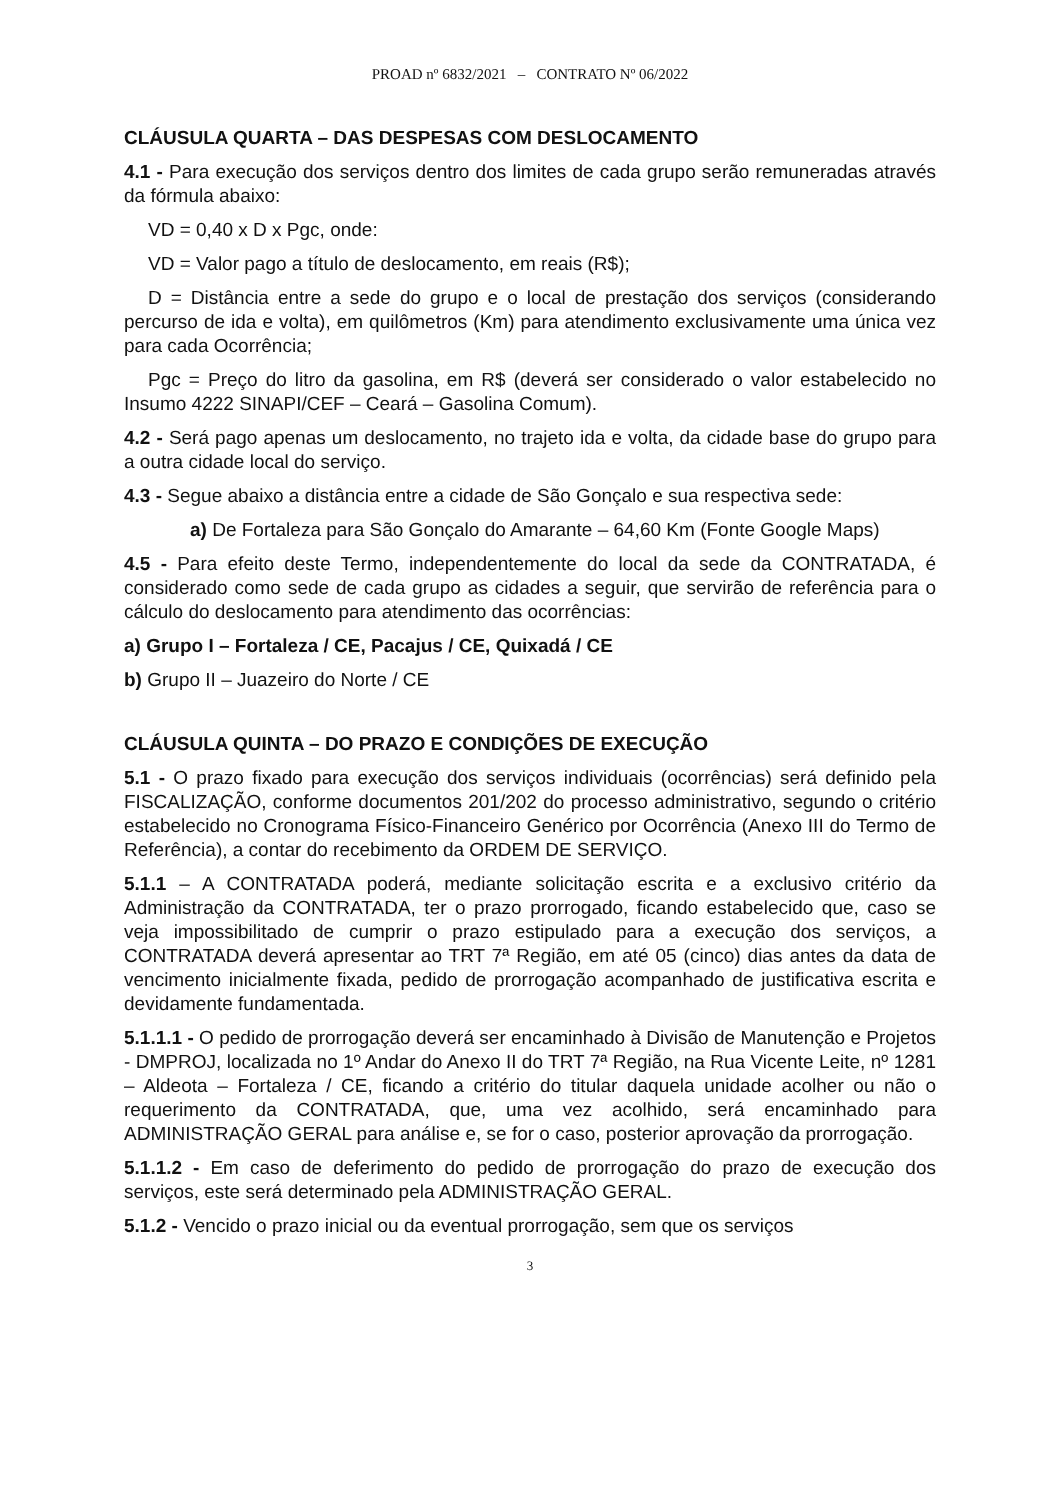PROAD nº 6832/2021 – CONTRATO Nº 06/2022
CLÁUSULA QUARTA – DAS DESPESAS COM DESLOCAMENTO
4.1 - Para execução dos serviços dentro dos limites de cada grupo serão remuneradas através da fórmula abaixo:
VD = 0,40 x D x Pgc, onde:
VD = Valor pago a título de deslocamento, em reais (R$);
D = Distância entre a sede do grupo e o local de prestação dos serviços (considerando percurso de ida e volta), em quilômetros (Km) para atendimento exclusivamente uma única vez para cada Ocorrência;
Pgc = Preço do litro da gasolina, em R$ (deverá ser considerado o valor estabelecido no Insumo 4222 SINAPI/CEF – Ceará – Gasolina Comum).
4.2 - Será pago apenas um deslocamento, no trajeto ida e volta, da cidade base do grupo para a outra cidade local do serviço.
4.3 - Segue abaixo a distância entre a cidade de São Gonçalo e sua respectiva sede:
a) De Fortaleza para São Gonçalo do Amarante – 64,60 Km (Fonte Google Maps)
4.5 - Para efeito deste Termo, independentemente do local da sede da CONTRATADA, é considerado como sede de cada grupo as cidades a seguir, que servirão de referência para o cálculo do deslocamento para atendimento das ocorrências:
a) Grupo I – Fortaleza / CE, Pacajus / CE, Quixadá / CE
b) Grupo II – Juazeiro do Norte / CE
CLÁUSULA QUINTA – DO PRAZO E CONDIÇÕES DE EXECUÇÃO
5.1 - O prazo fixado para execução dos serviços individuais (ocorrências) será definido pela FISCALIZAÇÃO, conforme documentos 201/202 do processo administrativo, segundo o critério estabelecido no Cronograma Físico-Financeiro Genérico por Ocorrência (Anexo III do Termo de Referência), a contar do recebimento da ORDEM DE SERVIÇO.
5.1.1 – A CONTRATADA poderá, mediante solicitação escrita e a exclusivo critério da Administração da CONTRATADA, ter o prazo prorrogado, ficando estabelecido que, caso se veja impossibilitado de cumprir o prazo estipulado para a execução dos serviços, a CONTRATADA deverá apresentar ao TRT 7ª Região, em até 05 (cinco) dias antes da data de vencimento inicialmente fixada, pedido de prorrogação acompanhado de justificativa escrita e devidamente fundamentada.
5.1.1.1 - O pedido de prorrogação deverá ser encaminhado à Divisão de Manutenção e Projetos - DMPROJ, localizada no 1º Andar do Anexo II do TRT 7ª Região, na Rua Vicente Leite, nº 1281 – Aldeota – Fortaleza / CE, ficando a critério do titular daquela unidade acolher ou não o requerimento da CONTRATADA, que, uma vez acolhido, será encaminhado para ADMINISTRAÇÃO GERAL para análise e, se for o caso, posterior aprovação da prorrogação.
5.1.1.2 - Em caso de deferimento do pedido de prorrogação do prazo de execução dos serviços, este será determinado pela ADMINISTRAÇÃO GERAL.
5.1.2 - Vencido o prazo inicial ou da eventual prorrogação, sem que os serviços
3